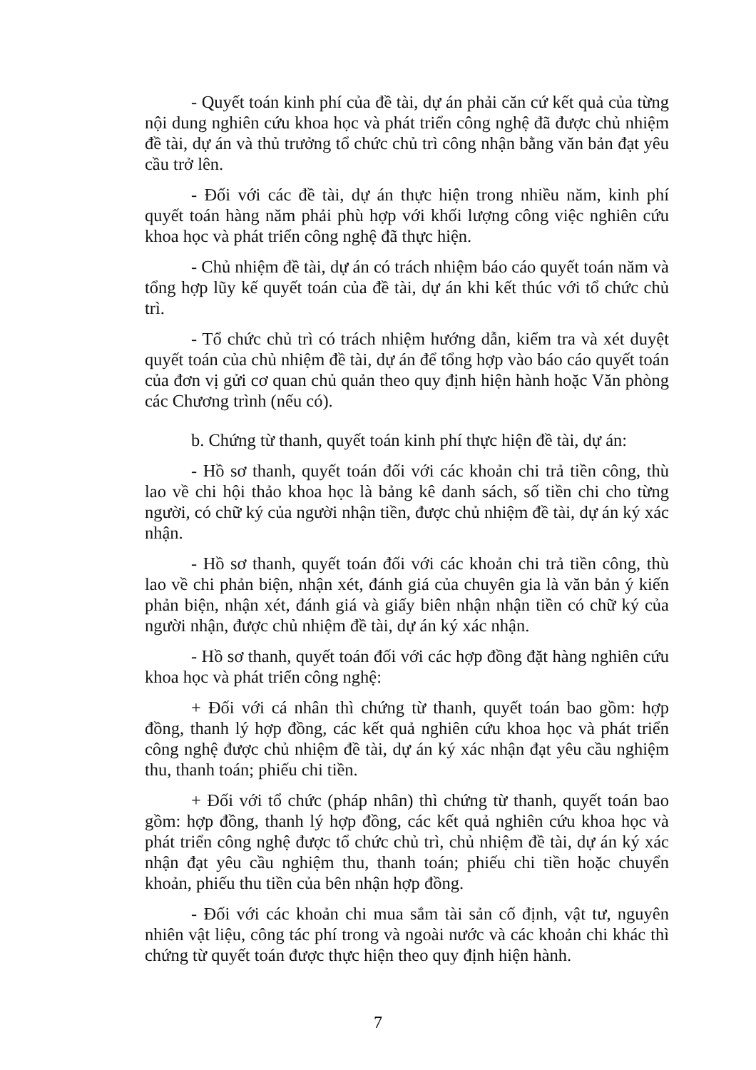- Quyết toán kinh phí của đề tài, dự án phải căn cứ kết quả của từng nội dung nghiên cứu khoa học và phát triển công nghệ đã được chủ nhiệm đề tài, dự án và thủ trưởng tổ chức chủ trì công nhận bằng văn bản đạt yêu cầu trở lên.
- Đối với các đề tài, dự án thực hiện trong nhiều năm, kinh phí quyết toán hàng năm phải phù hợp với khối lượng công việc nghiên cứu khoa học và phát triển công nghệ đã thực hiện.
- Chủ nhiệm đề tài, dự án có trách nhiệm báo cáo quyết toán năm và tổng hợp lũy kế quyết toán của đề tài, dự án khi kết thúc với tổ chức chủ trì.
- Tổ chức chủ trì có trách nhiệm hướng dẫn, kiểm tra và xét duyệt quyết toán của chủ nhiệm đề tài, dự án để tổng hợp vào báo cáo quyết toán của đơn vị gửi cơ quan chủ quản theo quy định hiện hành hoặc Văn phòng các Chương trình (nếu có).
b. Chứng từ thanh, quyết toán kinh phí thực hiện đề tài, dự án:
- Hồ sơ thanh, quyết toán đối với các khoản chi trả tiền công, thù lao về chi hội thảo khoa học là bảng kê danh sách, số tiền chi cho từng người, có chữ ký của người nhận tiền, được chủ nhiệm đề tài, dự án ký xác nhận.
- Hồ sơ thanh, quyết toán đối với các khoản chi trả tiền công, thù lao về chi phản biện, nhận xét, đánh giá của chuyên gia là văn bản ý kiến phản biện, nhận xét, đánh giá và giấy biên nhận nhận tiền có chữ ký của người nhận, được chủ nhiệm đề tài, dự án ký xác nhận.
- Hồ sơ thanh, quyết toán đối với các hợp đồng đặt hàng nghiên cứu khoa học và phát triển công nghệ:
+ Đối với cá nhân thì chứng từ thanh, quyết toán bao gồm: hợp đồng, thanh lý hợp đồng, các kết quả nghiên cứu khoa học và phát triển công nghệ được chủ nhiệm đề tài, dự án ký xác nhận đạt yêu cầu nghiệm thu, thanh toán; phiếu chi tiền.
+ Đối với tổ chức (pháp nhân) thì chứng từ thanh, quyết toán bao gồm: hợp đồng, thanh lý hợp đồng, các kết quả nghiên cứu khoa học và phát triển công nghệ được tổ chức chủ trì, chủ nhiệm đề tài, dự án ký xác nhận đạt yêu cầu nghiệm thu, thanh toán; phiếu chi tiền hoặc chuyển khoản, phiếu thu tiền của bên nhận hợp đồng.
- Đối với các khoản chi mua sắm tài sản cố định, vật tư, nguyên nhiên vật liệu, công tác phí trong và ngoài nước và các khoản chi khác thì chứng từ quyết toán được thực hiện theo quy định hiện hành.
7